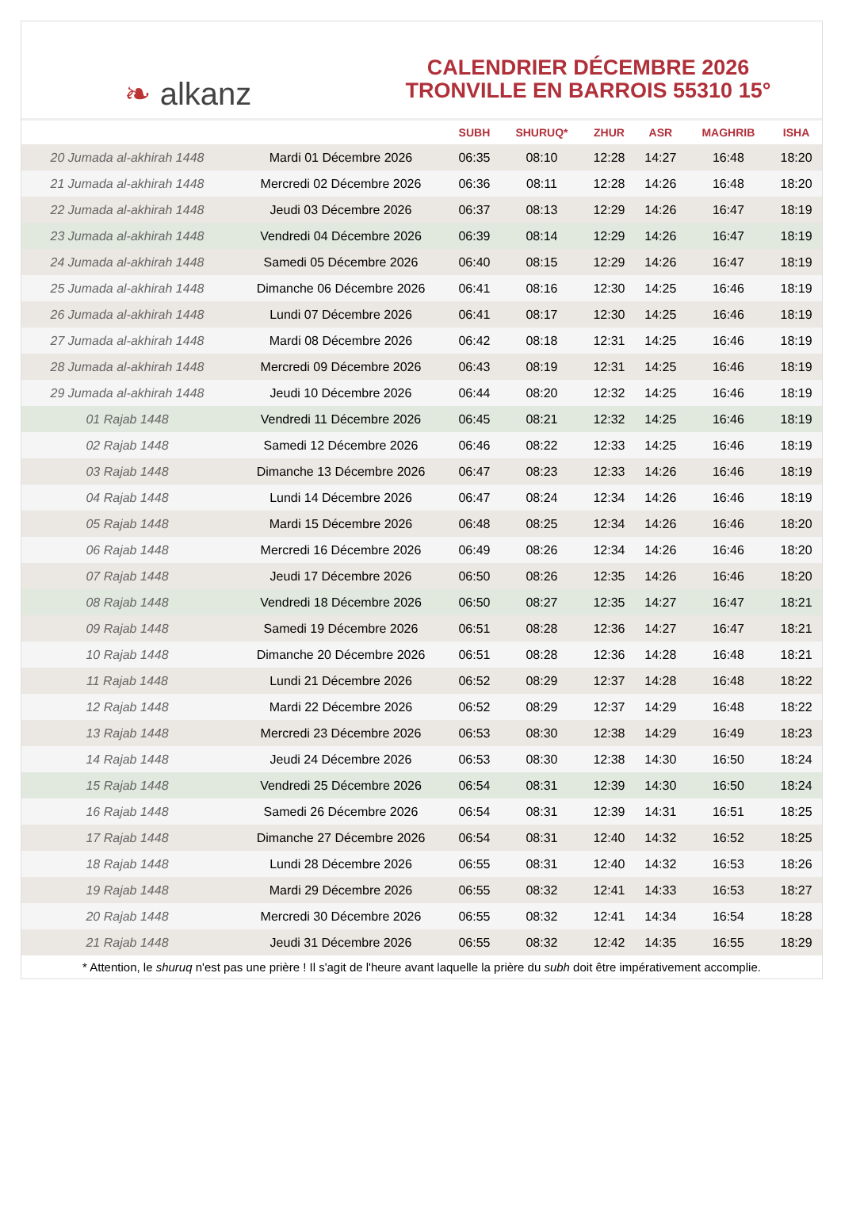❧ alkanz
CALENDRIER DÉCEMBRE 2026
TRONVILLE EN BARROIS 55310 15°
| | | SUBH | SHURUQ* | ZHUR | ASR | MAGHRIB | ISHA |
| --- | --- | --- | --- | --- | --- | --- | --- |
| 20 Jumada al-akhirah 1448 | Mardi 01 Décembre 2026 | 06:35 | 08:10 | 12:28 | 14:27 | 16:48 | 18:20 |
| 21 Jumada al-akhirah 1448 | Mercredi 02 Décembre 2026 | 06:36 | 08:11 | 12:28 | 14:26 | 16:48 | 18:20 |
| 22 Jumada al-akhirah 1448 | Jeudi 03 Décembre 2026 | 06:37 | 08:13 | 12:29 | 14:26 | 16:47 | 18:19 |
| 23 Jumada al-akhirah 1448 | Vendredi 04 Décembre 2026 | 06:39 | 08:14 | 12:29 | 14:26 | 16:47 | 18:19 |
| 24 Jumada al-akhirah 1448 | Samedi 05 Décembre 2026 | 06:40 | 08:15 | 12:29 | 14:26 | 16:47 | 18:19 |
| 25 Jumada al-akhirah 1448 | Dimanche 06 Décembre 2026 | 06:41 | 08:16 | 12:30 | 14:25 | 16:46 | 18:19 |
| 26 Jumada al-akhirah 1448 | Lundi 07 Décembre 2026 | 06:41 | 08:17 | 12:30 | 14:25 | 16:46 | 18:19 |
| 27 Jumada al-akhirah 1448 | Mardi 08 Décembre 2026 | 06:42 | 08:18 | 12:31 | 14:25 | 16:46 | 18:19 |
| 28 Jumada al-akhirah 1448 | Mercredi 09 Décembre 2026 | 06:43 | 08:19 | 12:31 | 14:25 | 16:46 | 18:19 |
| 29 Jumada al-akhirah 1448 | Jeudi 10 Décembre 2026 | 06:44 | 08:20 | 12:32 | 14:25 | 16:46 | 18:19 |
| 01 Rajab 1448 | Vendredi 11 Décembre 2026 | 06:45 | 08:21 | 12:32 | 14:25 | 16:46 | 18:19 |
| 02 Rajab 1448 | Samedi 12 Décembre 2026 | 06:46 | 08:22 | 12:33 | 14:25 | 16:46 | 18:19 |
| 03 Rajab 1448 | Dimanche 13 Décembre 2026 | 06:47 | 08:23 | 12:33 | 14:26 | 16:46 | 18:19 |
| 04 Rajab 1448 | Lundi 14 Décembre 2026 | 06:47 | 08:24 | 12:34 | 14:26 | 16:46 | 18:19 |
| 05 Rajab 1448 | Mardi 15 Décembre 2026 | 06:48 | 08:25 | 12:34 | 14:26 | 16:46 | 18:20 |
| 06 Rajab 1448 | Mercredi 16 Décembre 2026 | 06:49 | 08:26 | 12:34 | 14:26 | 16:46 | 18:20 |
| 07 Rajab 1448 | Jeudi 17 Décembre 2026 | 06:50 | 08:26 | 12:35 | 14:26 | 16:46 | 18:20 |
| 08 Rajab 1448 | Vendredi 18 Décembre 2026 | 06:50 | 08:27 | 12:35 | 14:27 | 16:47 | 18:21 |
| 09 Rajab 1448 | Samedi 19 Décembre 2026 | 06:51 | 08:28 | 12:36 | 14:27 | 16:47 | 18:21 |
| 10 Rajab 1448 | Dimanche 20 Décembre 2026 | 06:51 | 08:28 | 12:36 | 14:28 | 16:48 | 18:21 |
| 11 Rajab 1448 | Lundi 21 Décembre 2026 | 06:52 | 08:29 | 12:37 | 14:28 | 16:48 | 18:22 |
| 12 Rajab 1448 | Mardi 22 Décembre 2026 | 06:52 | 08:29 | 12:37 | 14:29 | 16:48 | 18:22 |
| 13 Rajab 1448 | Mercredi 23 Décembre 2026 | 06:53 | 08:30 | 12:38 | 14:29 | 16:49 | 18:23 |
| 14 Rajab 1448 | Jeudi 24 Décembre 2026 | 06:53 | 08:30 | 12:38 | 14:30 | 16:50 | 18:24 |
| 15 Rajab 1448 | Vendredi 25 Décembre 2026 | 06:54 | 08:31 | 12:39 | 14:30 | 16:50 | 18:24 |
| 16 Rajab 1448 | Samedi 26 Décembre 2026 | 06:54 | 08:31 | 12:39 | 14:31 | 16:51 | 18:25 |
| 17 Rajab 1448 | Dimanche 27 Décembre 2026 | 06:54 | 08:31 | 12:40 | 14:32 | 16:52 | 18:25 |
| 18 Rajab 1448 | Lundi 28 Décembre 2026 | 06:55 | 08:31 | 12:40 | 14:32 | 16:53 | 18:26 |
| 19 Rajab 1448 | Mardi 29 Décembre 2026 | 06:55 | 08:32 | 12:41 | 14:33 | 16:53 | 18:27 |
| 20 Rajab 1448 | Mercredi 30 Décembre 2026 | 06:55 | 08:32 | 12:41 | 14:34 | 16:54 | 18:28 |
| 21 Rajab 1448 | Jeudi 31 Décembre 2026 | 06:55 | 08:32 | 12:42 | 14:35 | 16:55 | 18:29 |
* Attention, le shuruq n'est pas une prière ! Il s'agit de l'heure avant laquelle la prière du subh doit être impérativement accomplie.